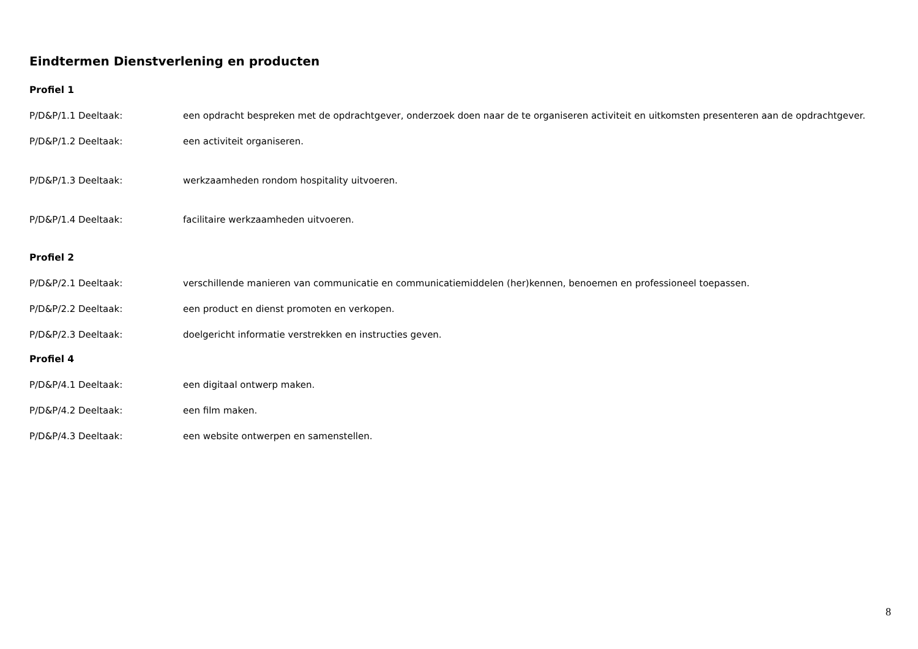Eindtermen Dienstverlening en producten
Profiel 1
P/D&P/1.1 Deeltaak: een opdracht bespreken met de opdrachtgever, onderzoek doen naar de te organiseren activiteit en uitkomsten presenteren aan de opdrachtgever.
P/D&P/1.2 Deeltaak: een activiteit organiseren.
P/D&P/1.3 Deeltaak: werkzaamheden rondom hospitality uitvoeren.
P/D&P/1.4 Deeltaak: facilitaire werkzaamheden uitvoeren.
Profiel 2
P/D&P/2.1 Deeltaak: verschillende manieren van communicatie en communicatiemiddelen (her)kennen, benoemen en professioneel toepassen.
P/D&P/2.2 Deeltaak: een product en dienst promoten en verkopen.
P/D&P/2.3 Deeltaak: doelgericht informatie verstrekken en instructies geven.
Profiel 4
P/D&P/4.1 Deeltaak: een digitaal ontwerp maken.
P/D&P/4.2 Deeltaak: een film maken.
P/D&P/4.3 Deeltaak: een website ontwerpen en samenstellen.
8